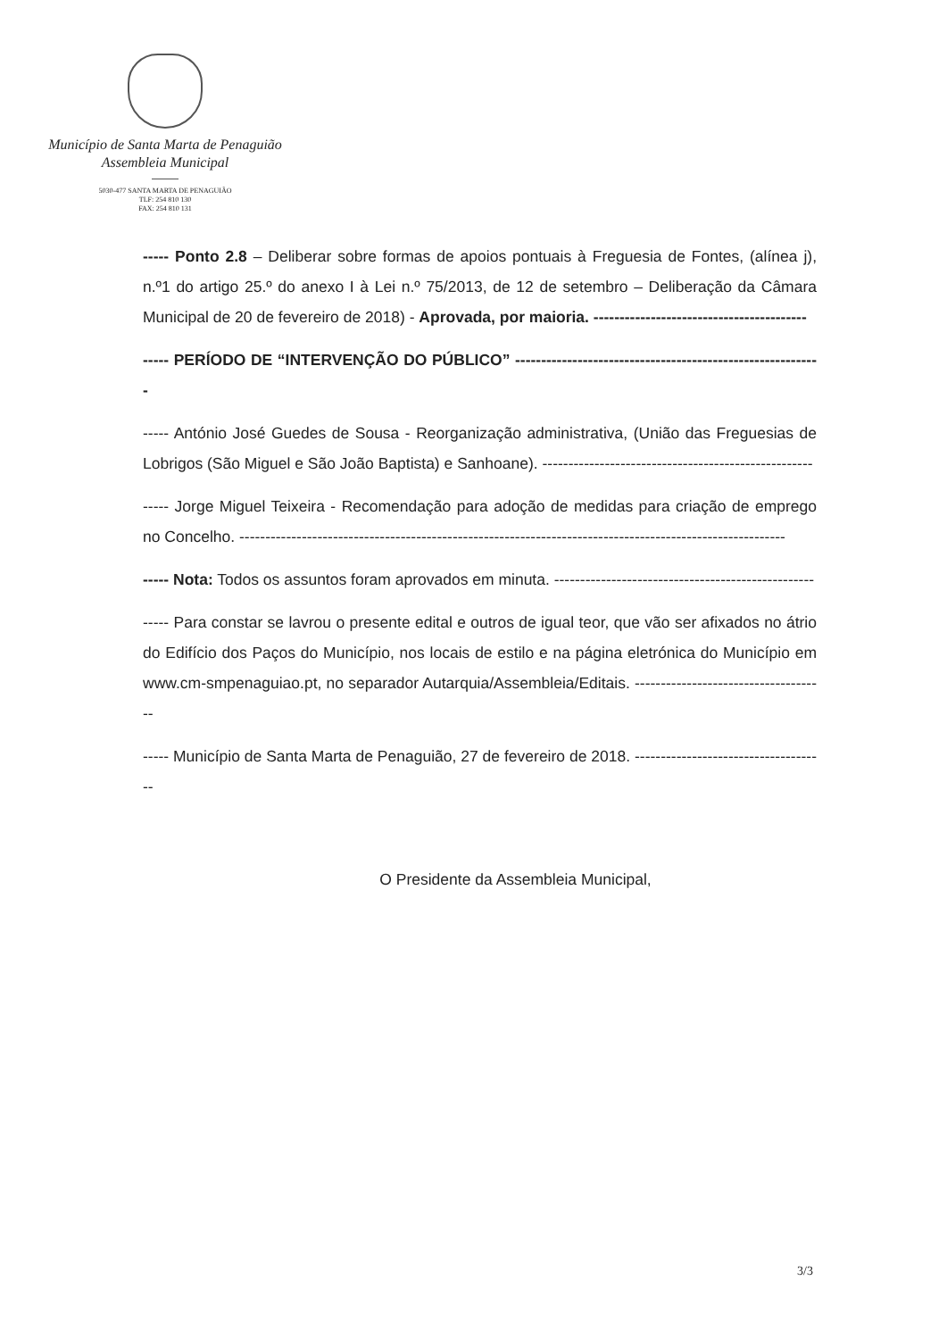Município de Santa Marta de Penaguião
Assembleia Municipal
5030-477 SANTA MARTA DE PENAGUIÃO
TLF: 254 810 130
FAX: 254 810 131
----- Ponto 2.8 – Deliberar sobre formas de apoios pontuais à Freguesia de Fontes, (alínea j), n.º1 do artigo 25.º do anexo I à Lei n.º 75/2013, de 12 de setembro – Deliberação da Câmara Municipal de 20 de fevereiro de 2018) - Aprovada, por maioria. -----------------------------------------
----- PERÍODO DE “INTERVENÇÃO DO PÚBLICO” -----------------------------------------------------------
----- António José Guedes de Sousa - Reorganização administrativa, (União das Freguesias de Lobrigos (São Miguel e São João Baptista) e Sanhoane). ----------------------------------------------------
----- Jorge Miguel Teixeira - Recomendação para adoção de medidas para criação de emprego no Concelho. ---------------------------------------------------------------------------------------------------------
----- Nota: Todos os assuntos foram aprovados em minuta. --------------------------------------------------
----- Para constar se lavrou o presente edital e outros de igual teor, que vão ser afixados no átrio do Edifício dos Paços do Município, nos locais de estilo e na página eletrónica do Município em www.cm-smpenaguiao.pt, no separador Autarquia/Assembleia/Editais. -------------------------------------
----- Município de Santa Marta de Penaguião, 27 de fevereiro de 2018. -------------------------------------
O Presidente da Assembleia Municipal,
3/3